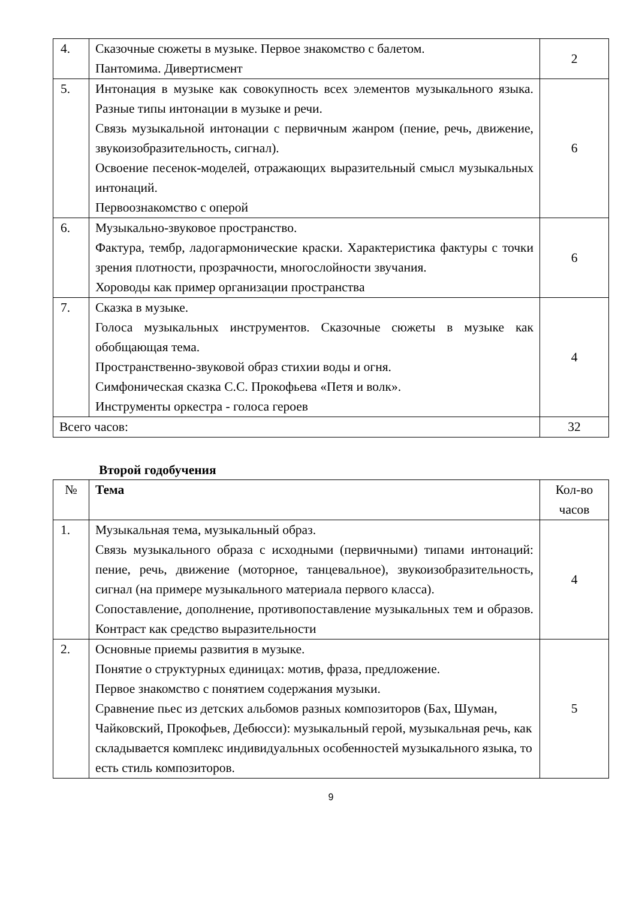| 4. | Сказочные сюжеты в музыке. Первое знакомство с балетом. Пантомима. Дивертисмент | 2 |
| 5. | Интонация в музыке как совокупность всех элементов музыкального языка. Разные типы интонации в музыке и речи. Связь музыкальной интонации с первичным жанром (пение, речь, движение, звукоизобразительность, сигнал). Освоение песенок-моделей, отражающих выразительный смысл музыкальных интонаций. Первоознакомство с оперой | 6 |
| 6. | Музыкально-звуковое пространство. Фактура, тембр, ладогармонические краски. Характеристика фактуры с точки зрения плотности, прозрачности, многослойности звучания. Хороводы как пример организации пространства | 6 |
| 7. | Сказка в музыке. Голоса музыкальных инструментов. Сказочные сюжеты в музыке как обобщающая тема. Пространственно-звуковой образ стихии воды и огня. Симфоническая сказка С.С. Прокофьева «Петя и волк». Инструменты оркестра - голоса героев | 4 |
| Всего часов: | | 32 |
Второй годобучения
| № | Тема | Кол-во часов |
| --- | --- | --- |
| 1. | Музыкальная тема, музыкальный образ. Связь музыкального образа с исходными (первичными) типами интонаций: пение, речь, движение (моторное, танцевальное), звукоизобразительность, сигнал (на примере музыкального материала первого класса). Сопоставление, дополнение, противопоставление музыкальных тем и образов. Контраст как средство выразительности | 4 |
| 2. | Основные приемы развития в музыке. Понятие о структурных единицах: мотив, фраза, предложение. Первое знакомство с понятием содержания музыки. Сравнение пьес из детских альбомов разных композиторов (Бах, Шуман, Чайковский, Прокофьев, Дебюсси): музыкальный герой, музыкальная речь, как складывается комплекс индивидуальных особенностей музыкального языка, то есть стиль композиторов. | 5 |
9